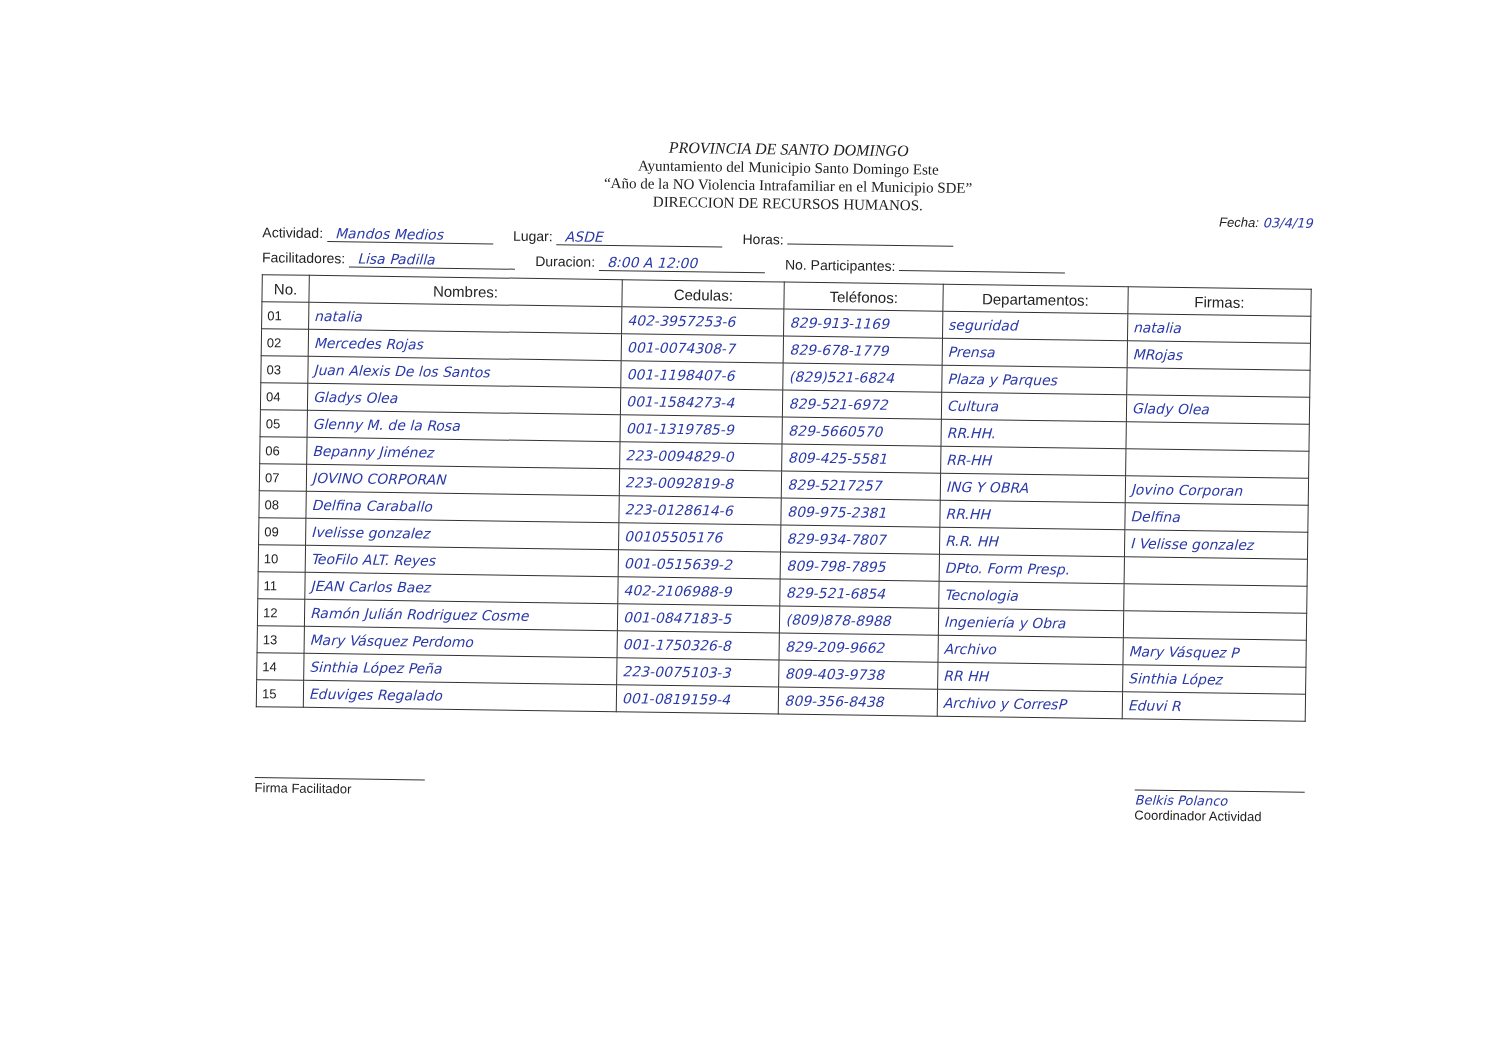PROVINCIA DE SANTO DOMINGO
Ayuntamiento del Municipio Santo Domingo Este
“Año de la NO Violencia Intrafamiliar en el Municipio SDE”
DIRECCION DE RECURSOS HUMANOS.
Fecha: 03/4/19
Actividad: Mandos Medios
Lugar: ASDE
Horas:
Facilitadores: Lisa Padilla
Duracion: 8:00 A 12:00
No. Participantes:
| No. | Nombres: | Cedulas: | Teléfonos: | Departamentos: | Firmas: |
| --- | --- | --- | --- | --- | --- |
| 01 | natalia | 402-3957253-6 | 829-913-1169 | seguridad | natalia |
| 02 | Mercedes Rojas | 001-0074308-7 | 829-678-1779 | Prensa | MRojas |
| 03 | Juan Alexis De los Santos | 001-1198407-6 | (829)521-6824 | Plaza y Parques | |
| 04 | Gladys Olea | 001-1584273-4 | 829-521-6972 | Cultura | Glady Olea |
| 05 | Glenny M. de la Rosa | 001-1319785-9 | 829-5660570 | RR.HH. | |
| 06 | Bepanny Jiménez | 223-0094829-0 | 809-425-5581 | RR-HH | |
| 07 | JOVINO CORPORAN | 223-0092819-8 | 829-5217257 | ING Y OBRA | Jovino Corporan |
| 08 | Delfina Caraballo | 223-0128614-6 | 809-975-2381 | RR.HH | Delfina |
| 09 | Ivelisse gonzalez | 00105505176 | 829-934-7807 | R.R. HH | I Velisse gonzalez |
| 10 | TeoFilo ALT. Reyes | 001-0515639-2 | 809-798-7895 | DPto. Form Presp. | |
| 11 | JEAN Carlos Baez | 402-2106988-9 | 829-521-6854 | Tecnologia | |
| 12 | Ramón Julián Rodriguez Cosme | 001-0847183-5 | (809)878-8988 | Ingeniería y Obra | |
| 13 | Mary Vásquez Perdomo | 001-1750326-8 | 829-209-9662 | Archivo | Mary Vásquez P |
| 14 | Sinthia López Peña | 223-0075103-3 | 809-403-9738 | RR HH | Sinthia López |
| 15 | Eduviges Regalado | 001-0819159-4 | 809-356-8438 | Archivo y CorresP | Eduvi R |
Firma Facilitador
Belkis Polanco
Coordinador Actividad